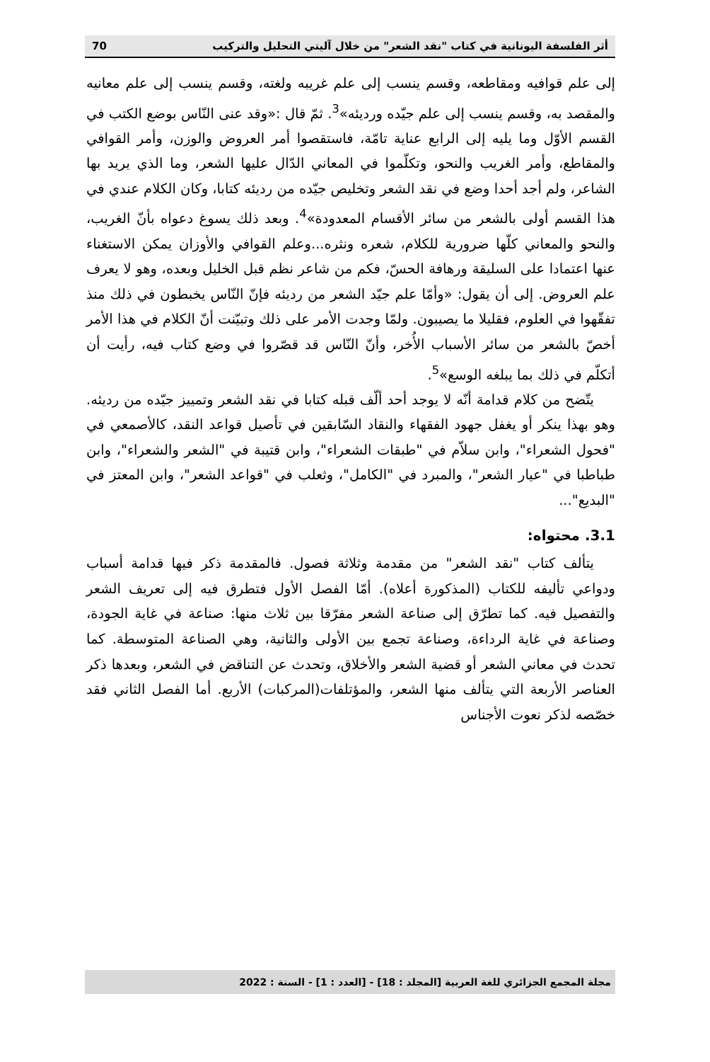أثر الفلسفة اليونانية في كتاب "نقد الشعر" من خلال آليتي التحليل والتركيب 70
إلى علم قوافيه ومقاطعه، وقسم ينسب إلى علم غريبه ولغته، وقسم ينسب إلى علم معانيه والمقصد به، وقسم ينسب إلى علم جيّده ورديئه»<sup>3</sup>. ثمّ قال :«وقد عنى النّاس بوضع الكتب في القسم الأوّل وما يليه إلى الرابع عناية تامّة، فاستقصوا أمر العروض والوزن، وأمر القوافي والمقاطع، وأمر الغريب والنحو، وتكلّموا في المعاني الدّال عليها الشعر، وما الذي يريد بها الشاعر، ولم أجد أحدا وضع في نقد الشعر وتخليص جيّده من رديئه كتابا، وكان الكلام عندي في هذا القسم أولى بالشعر من سائر الأقسام المعدودة»<sup>4</sup>. وبعد ذلك يسوغ دعواه بأنّ الغريب، والنحو والمعاني كلّها ضرورية للكلام، شعره ونثره...وعلم القوافي والأوزان يمكن الاستغناء عنها اعتمادا على السليقة ورهافة الحسّ، فكم من شاعر نظم قبل الخليل وبعده، وهو لا يعرف علم العروض. إلى أن يقول: «وأمّا علم جيّد الشعر من رديئه فإنّ النّاس يخبطون في ذلك منذ تفقّهوا في العلوم، فقليلا ما يصيبون. ولمّا وجدت الأمر على ذلك وتبيّنت أنّ الكلام في هذا الأمر أخصّ بالشعر من سائر الأسباب الأُخر، وأنّ النّاس قد قصّروا في وضع كتاب فيه، رأيت أن أتكلّم في ذلك بما يبلغه الوسع»<sup>5</sup>.
يتّضح من كلام قدامة أنّه لا يوجد أحد ألّف قبله كتابا في نقد الشعر وتمييز جيّده من رديئه. وهو بهذا ينكر أو يغفل جهود الفقهاء والنقاد السّابقين في تأصيل قواعد النقد، كالأصمعي في "فحول الشعراء"، وابن سلاّم في "طبقات الشعراء"، وابن قتيبة في "الشعر والشعراء"، وابن طباطبا في "عيار الشعر"، والمبرد في "الكامل"، وثعلب في "قواعد الشعر"، وابن المعتز في "البديع"...
3.1. محتواه:
يتألف كتاب "نقد الشعر" من مقدمة وثلاثة فصول. فالمقدمة ذكر فيها قدامة أسباب ودواعي تأليفه للكتاب (المذكورة أعلاه). أمّا الفصل الأول فتطرق فيه إلى تعريف الشعر والتفصيل فيه. كما تطرّق إلى صناعة الشعر مفرّقا بين ثلاث منها: صناعة في غاية الجودة، وصناعة في غاية الرداءة، وصناعة تجمع بين الأولى والثانية، وهي الصناعة المتوسطة. كما تحدث في معاني الشعر أو قضية الشعر والأخلاق، وتحدث عن التناقض في الشعر، وبعدها ذكر العناصر الأربعة التي يتألف منها الشعر، والمؤتلفات(المركبات) الأربع. أما الفصل الثاني فقد خصّصه لذكر نعوت الأجناس
مجلة المجمع الجزائري للغة العربية [المجلد : 18] - [العدد : 1] - السنة : 2022